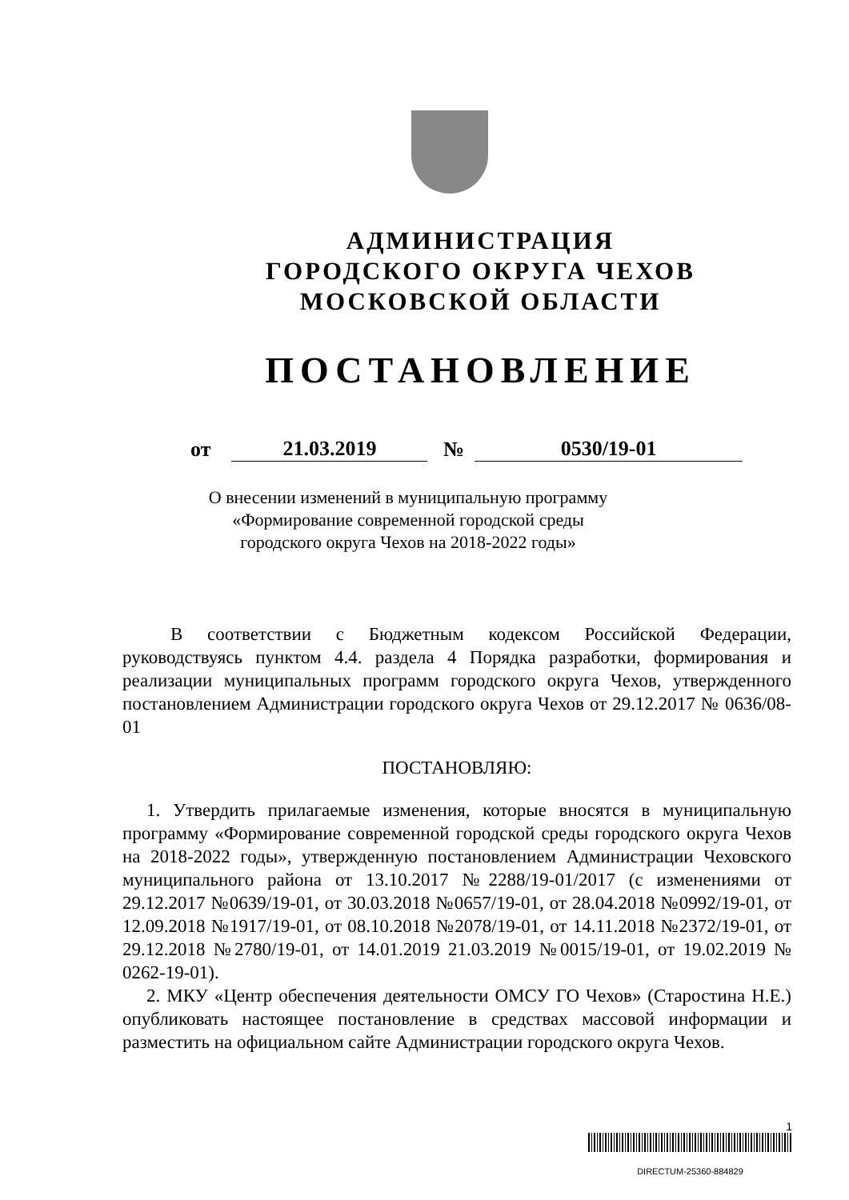АДМИНИСТРАЦИЯ
ГОРОДСКОГО ОКРУГА ЧЕХОВ
МОСКОВСКОЙ ОБЛАСТИ
ПОСТАНОВЛЕНИЕ
от 21.03.2019 № 0530/19-01
О внесении изменений в муниципальную программу «Формирование современной городской среды городского округа Чехов на 2018-2022 годы»
В соответствии с Бюджетным кодексом Российской Федерации, руководствуясь пунктом 4.4. раздела 4 Порядка разработки, формирования и реализации муниципальных программ городского округа Чехов, утвержденного постановлением Администрации городского округа Чехов от 29.12.2017 № 0636/08-01
ПОСТАНОВЛЯЮ:
1. Утвердить прилагаемые изменения, которые вносятся в муниципальную программу «Формирование современной городской среды городского округа Чехов на 2018-2022 годы», утвержденную постановлением Администрации Чеховского муниципального района от 13.10.2017 №2288/19-01/2017 (с изменениями от 29.12.2017 №0639/19-01, от 30.03.2018 №0657/19-01, от 28.04.2018 №0992/19-01, от 12.09.2018 №1917/19-01, от 08.10.2018 №2078/19-01, от 14.11.2018 №2372/19-01, от 29.12.2018 №2780/19-01, от 14.01.2019 21.03.2019 №0015/19-01, от 19.02.2019 № 0262-19-01).
2. МКУ «Центр обеспечения деятельности ОМСУ ГО Чехов» (Старостина Н.Е.) опубликовать настоящее постановление в средствах массовой информации и разместить на официальном сайте Администрации городского округа Чехов.
1
DIRECTUM-25360-884829